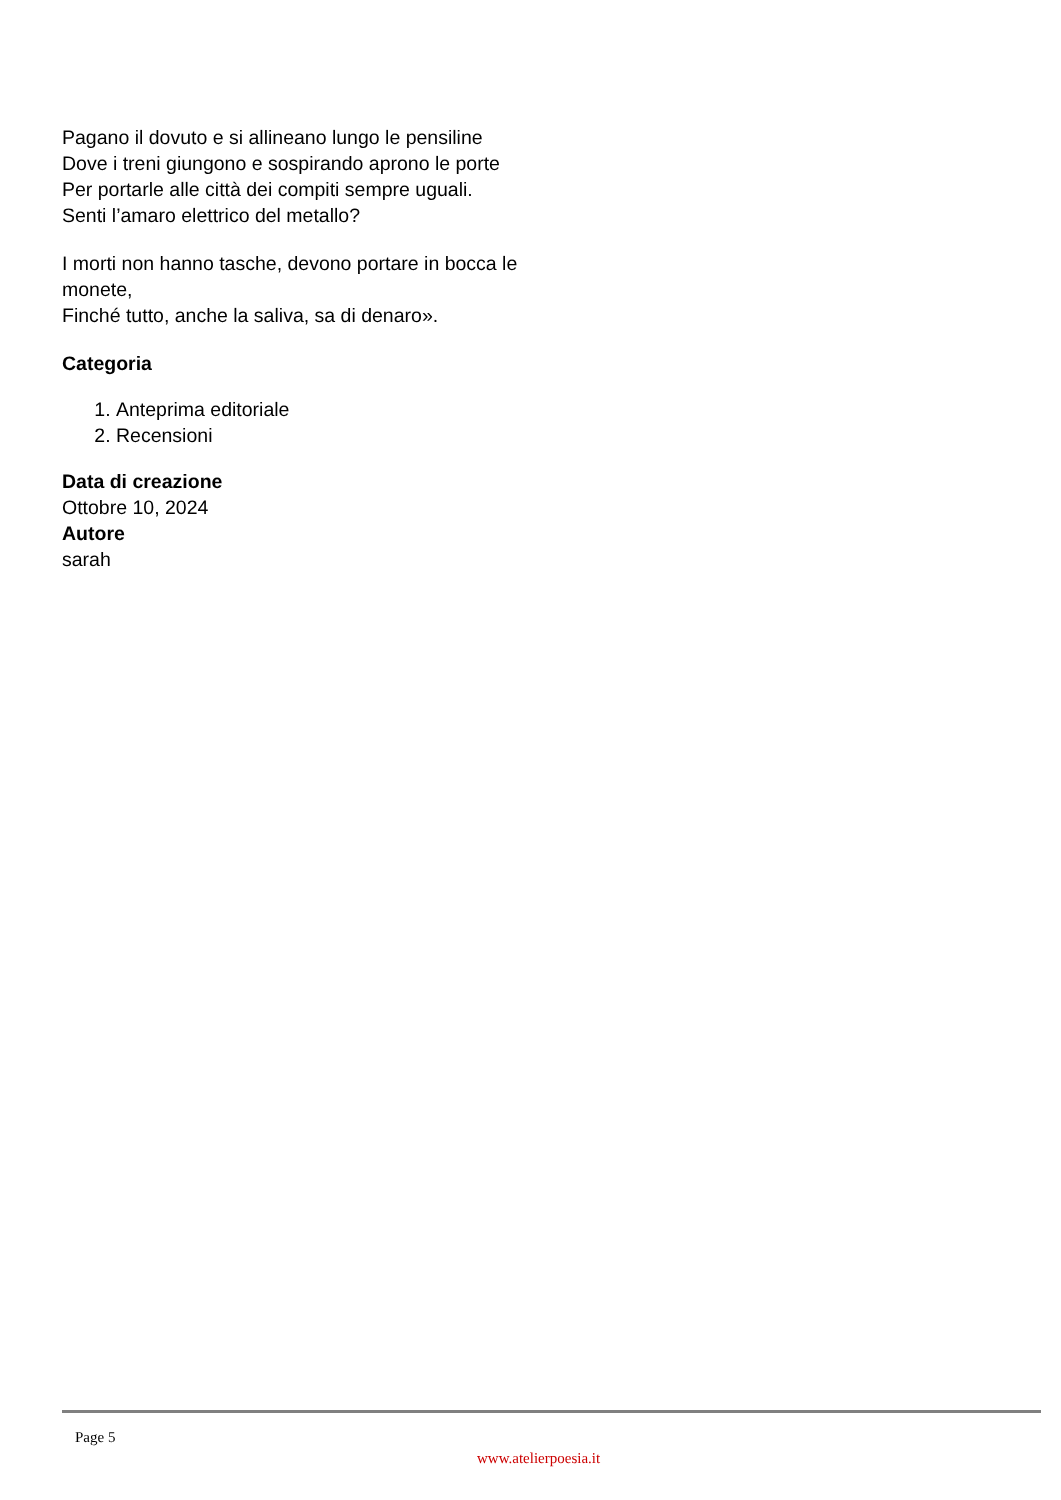Pagano il dovuto e si allineano lungo le pensiline
Dove i treni giungono e sospirando aprono le porte
Per portarle alle città dei compiti sempre uguali.
Senti l’amaro elettrico del metallo?
I morti non hanno tasche, devono portare in bocca le monete,
Finché tutto, anche la saliva, sa di denaro».
Categoria
1. Anteprima editoriale
2. Recensioni
Data di creazione
Ottobre 10, 2024
Autore
sarah
Page 5
www.atelierpoesia.it